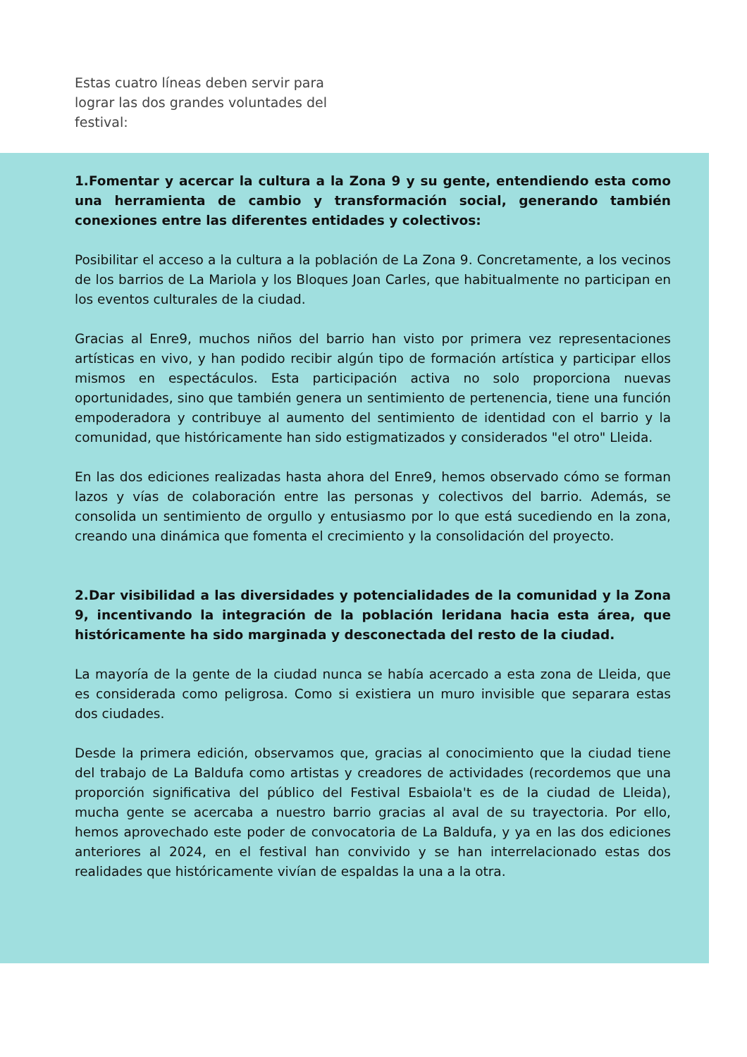Estas cuatro líneas deben servir para lograr las dos grandes voluntades del festival:
1.Fomentar y acercar la cultura a la Zona 9 y su gente, entendiendo esta como una herramienta de cambio y transformación social, generando también conexiones entre las diferentes entidades y colectivos:
Posibilitar el acceso a la cultura a la población de La Zona 9. Concretamente, a los vecinos de los barrios de La Mariola y los Bloques Joan Carles, que habitualmente no participan en los eventos culturales de la ciudad.
Gracias al Enre9, muchos niños del barrio han visto por primera vez representaciones artísticas en vivo, y han podido recibir algún tipo de formación artística y participar ellos mismos en espectáculos. Esta participación activa no solo proporciona nuevas oportunidades, sino que también genera un sentimiento de pertenencia, tiene una función empoderadora y contribuye al aumento del sentimiento de identidad con el barrio y la comunidad, que históricamente han sido estigmatizados y considerados "el otro" Lleida.
En las dos ediciones realizadas hasta ahora del Enre9, hemos observado cómo se forman lazos y vías de colaboración entre las personas y colectivos del barrio. Además, se consolida un sentimiento de orgullo y entusiasmo por lo que está sucediendo en la zona, creando una dinámica que fomenta el crecimiento y la consolidación del proyecto.
2.Dar visibilidad a las diversidades y potencialidades de la comunidad y la Zona 9, incentivando la integración de la población leridana hacia esta área, que históricamente ha sido marginada y desconectada del resto de la ciudad.
La mayoría de la gente de la ciudad nunca se había acercado a esta zona de Lleida, que es considerada como peligrosa. Como si existiera un muro invisible que separara estas dos ciudades.
Desde la primera edición, observamos que, gracias al conocimiento que la ciudad tiene del trabajo de La Baldufa como artistas y creadores de actividades (recordemos que una proporción significativa del público del Festival Esbaiola't es de la ciudad de Lleida), mucha gente se acercaba a nuestro barrio gracias al aval de su trayectoria. Por ello, hemos aprovechado este poder de convocatoria de La Baldufa, y ya en las dos ediciones anteriores al 2024, en el festival han convivido y se han interrelacionado estas dos realidades que históricamente vivían de espaldas la una a la otra.